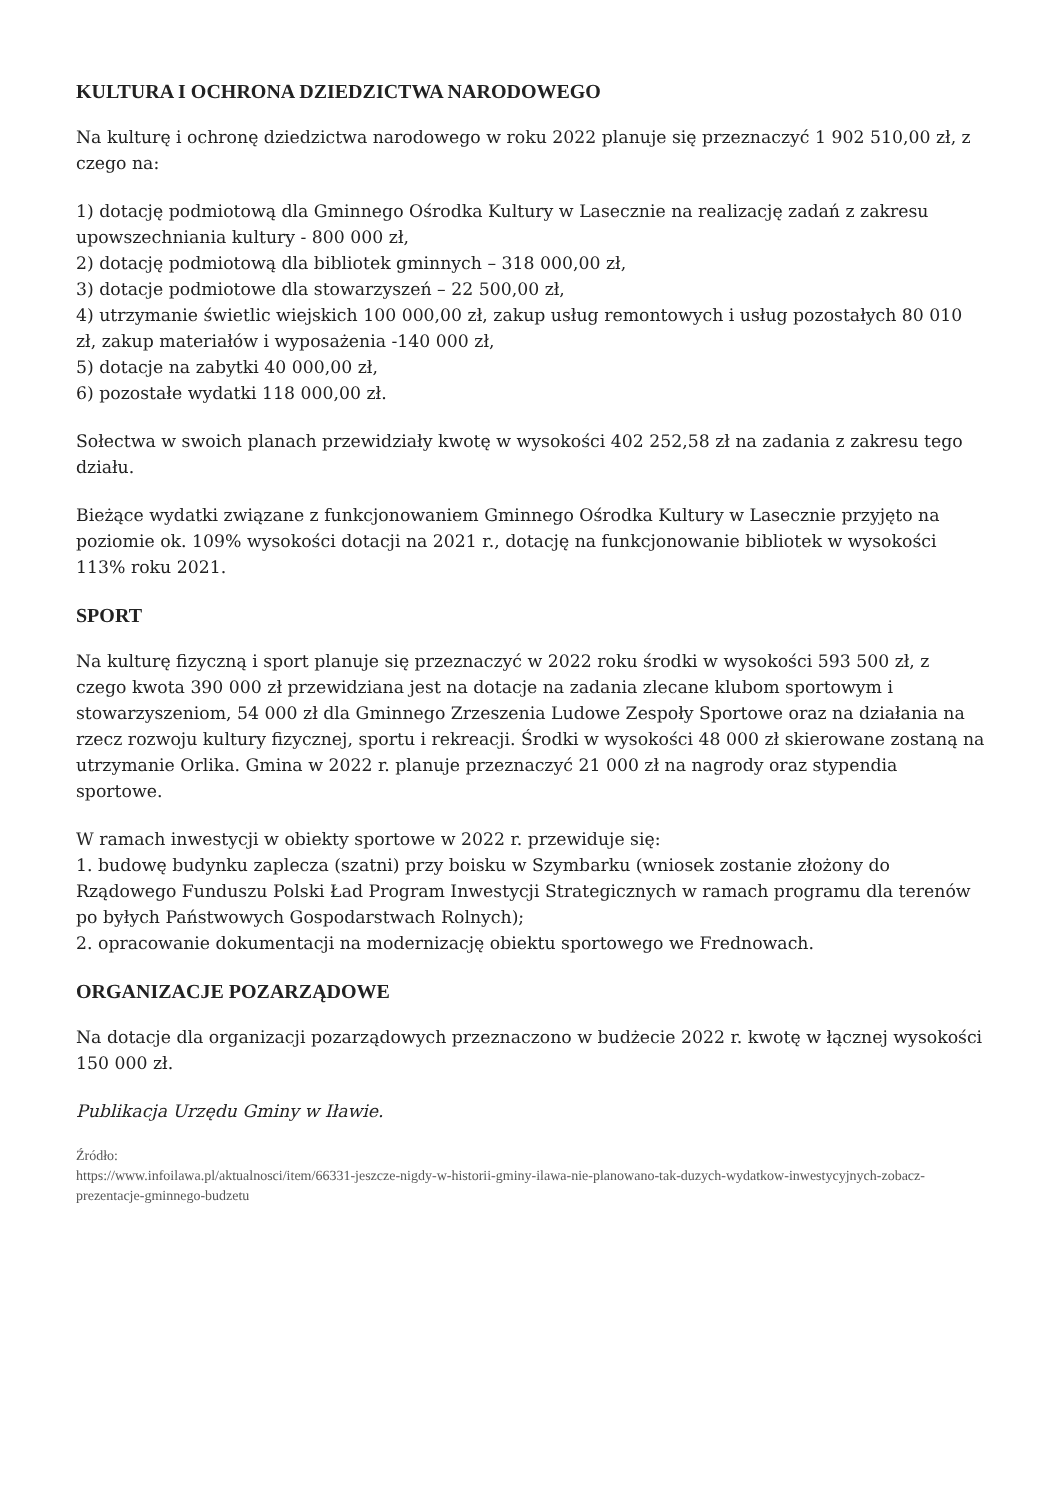KULTURA I OCHRONA DZIEDZICTWA NARODOWEGO
Na kulturę i ochronę dziedzictwa narodowego w roku 2022 planuje się przeznaczyć 1 902 510,00 zł, z czego na:
1) dotację podmiotową dla Gminnego Ośrodka Kultury w Lasecznie na realizację zadań z zakresu upowszechniania kultury - 800 000 zł,
2) dotację podmiotową dla bibliotek gminnych – 318 000,00 zł,
3) dotacje podmiotowe dla stowarzyszeń – 22 500,00 zł,
4) utrzymanie świetlic wiejskich 100 000,00 zł, zakup usług remontowych i usług pozostałych 80 010 zł, zakup materiałów i wyposażenia -140 000 zł,
5) dotacje na zabytki 40 000,00 zł,
6) pozostałe wydatki 118 000,00 zł.
Sołectwa w swoich planach przewidziały kwotę w wysokości 402 252,58 zł na zadania z zakresu tego działu.
Bieżące wydatki związane z funkcjonowaniem Gminnego Ośrodka Kultury w Lasecznie przyjęto na poziomie ok. 109% wysokości dotacji na 2021 r., dotację na funkcjonowanie bibliotek w wysokości 113% roku 2021.
SPORT
Na kulturę fizyczną i sport planuje się przeznaczyć w 2022 roku środki w wysokości 593 500 zł, z czego kwota 390 000 zł przewidziana jest na dotacje na zadania zlecane klubom sportowym i stowarzyszeniom, 54 000 zł dla Gminnego Zrzeszenia Ludowe Zespoły Sportowe oraz na działania na rzecz rozwoju kultury fizycznej, sportu i rekreacji. Środki w wysokości 48 000 zł skierowane zostaną na utrzymanie Orlika. Gmina w 2022 r. planuje przeznaczyć 21 000 zł na nagrody oraz stypendia sportowe.
W ramach inwestycji w obiekty sportowe w 2022 r. przewiduje się:
1. budowę budynku zaplecza (szatni) przy boisku w Szymbarku (wniosek zostanie złożony do Rządowego Funduszu Polski Ład Program Inwestycji Strategicznych w ramach programu dla terenów po byłych Państwowych Gospodarstwach Rolnych);
2. opracowanie dokumentacji na modernizację obiektu sportowego we Frednowach.
ORGANIZACJE POZARZĄDOWE
Na dotacje dla organizacji pozarządowych przeznaczono w budżecie 2022 r. kwotę w łącznej wysokości 150 000 zł.
Publikacja Urzędu Gminy w Iławie.
Źródło:
https://www.infoilawa.pl/aktualnosci/item/66331-jeszcze-nigdy-w-historii-gminy-ilawa-nie-planowano-tak-duzych-wydatkow-inwestycyjnych-zobacz-prezentacje-gminnego-budzetu